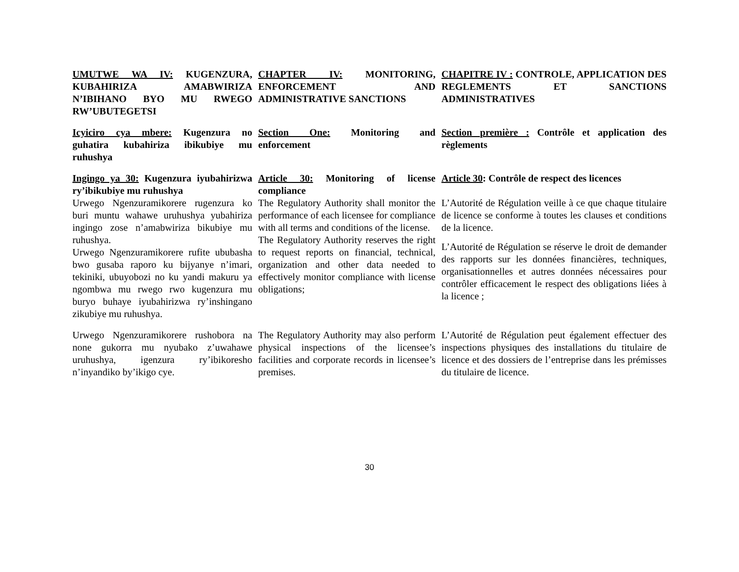| UMUTWE WA IV: KUGENZURA, KUBAHIRIZA AMABWIRIZA N’IBIHANO BYO MU RWEGO RW’UBUTEGETSI | CHAPTER IV: MONITORING, ENFORCEMENT AND ADMINISTRATIVE SANCTIONS | CHAPITRE IV : CONTROLE, APPLICATION DES REGLEMENTS ET SANCTIONS ADMINISTRATIVES |
| Icyiciro cya mbere: Kugenzura no guhatira kubahiriza ibikubiye mu ruhushya | Section One: Monitoring and enforcement | Section première : Contrôle et application des règlements |
| Ingingo ya 30: Kugenzura iyubahirizwa ry’ibikubiye mu ruhushya | Article 30: Monitoring of license compliance | Article 30 : Contrôle de respect des licences |
| Urwego Ngenzuramikorere rugenzura ko buri muntu wahawe uruhushya yubahiriza ingingo zose n’amabwiriza bikubiye mu ruhushya. Urwego Ngenzuramikorere rufite ububasha bwo gusaba raporo ku bijyanye n’imari, tekiniki, ubuyobozi no ku yandi makuru ya ngombwa mu rwego rwo kugenzura mu buryo buhaye iyubahirizwa ry’inshingano zikubiye mu ruhushya. | The Regulatory Authority shall monitor the performance of each licensee for compliance with all terms and conditions of the license. The Regulatory Authority reserves the right to request reports on financial, technical, organization and other data needed to effectively monitor compliance with license obligations; | L’Autorité de Régulation veille à ce que chaque titulaire de licence se conforme à toutes les clauses et conditions de la licence. L’Autorité de Régulation se réserve le droit de demander des rapports sur les données financières, techniques, organisationnelles et autres données nécessaires pour contrôler efficacement le respect des obligations liées à la licence ; |
| Urwego Ngenzuramikorere rushobora na none gukorra mu nyubako z’uwahawe uruhushya, igenzura ry’ibikoresho n’inyandiko by’ikigo cye. | The Regulatory Authority may also perform physical inspections of the licensee’s facilities and corporate records in licensee’s premises. | L’Autorité de Régulation peut également effectuer des inspections physiques des installations du titulaire de licence et des dossiers de l’entreprise dans les prémisses du titulaire de licence. |
30